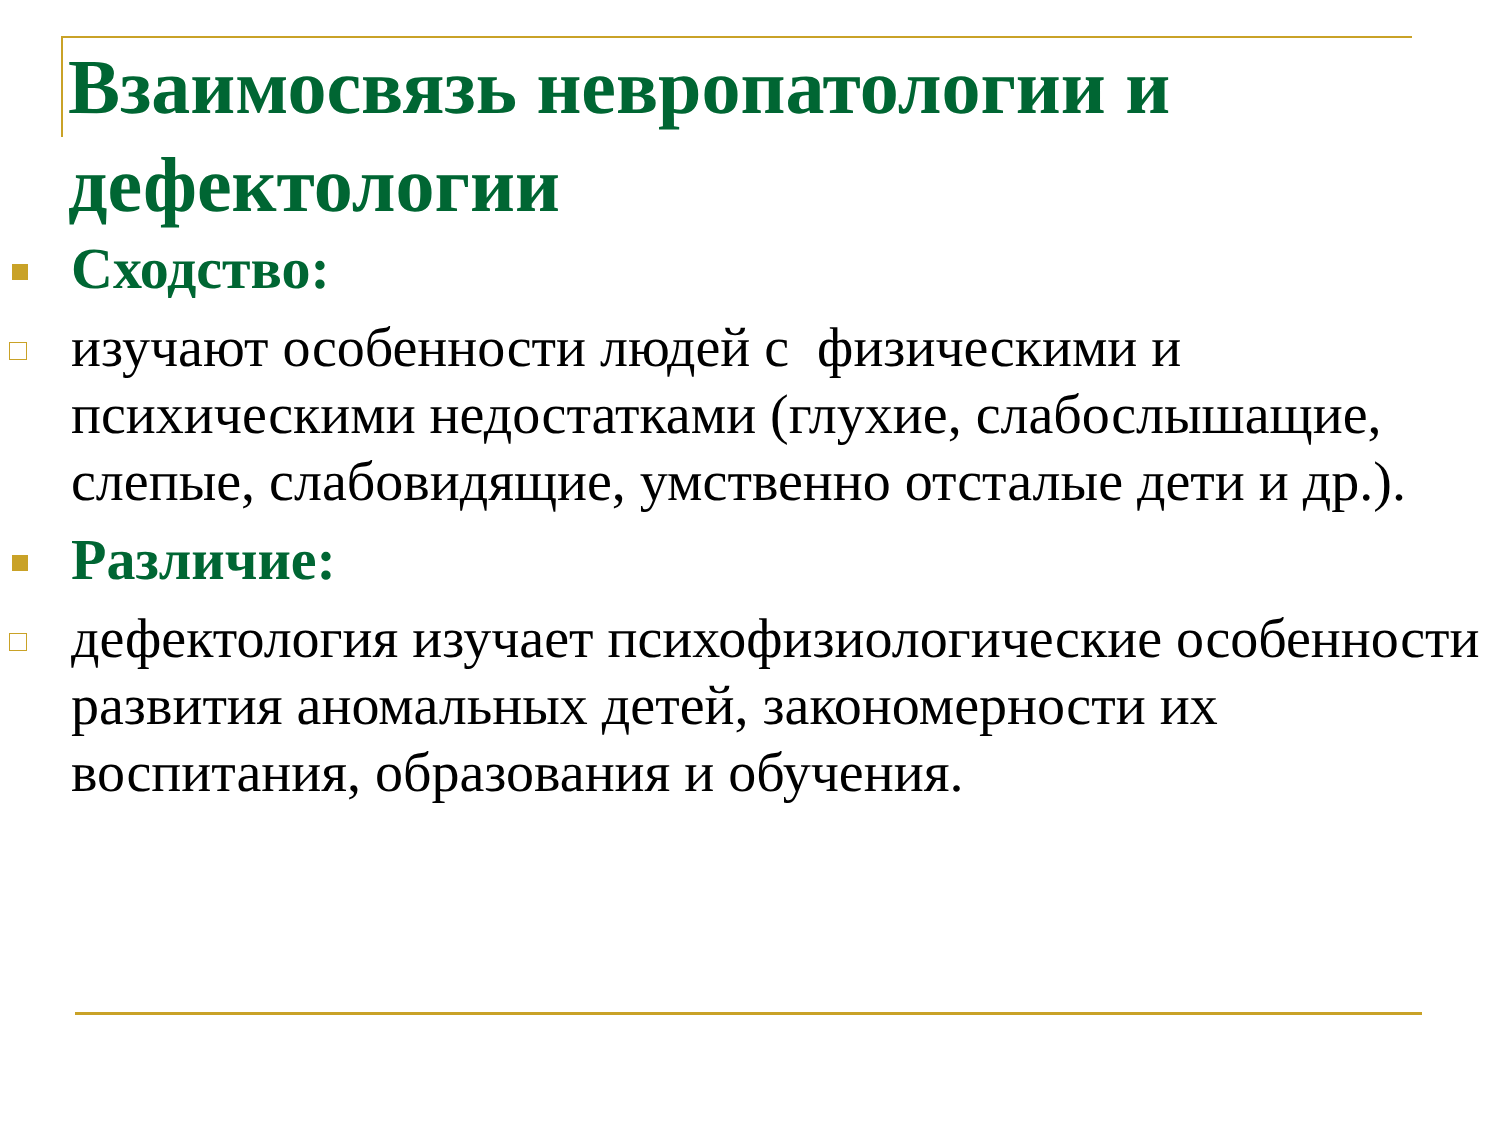Взаимосвязь невропатологии и дефектологии
Сходство:
изучают особенности людей с физическими и психическими недостатками (глухие, слабослышащие, слепые, слабовидящие, умственно отсталые дети и др.).
Различие:
дефектология изучает психофизиологические особенности развития аномальных детей, закономерности их воспитания, образования и обучения.